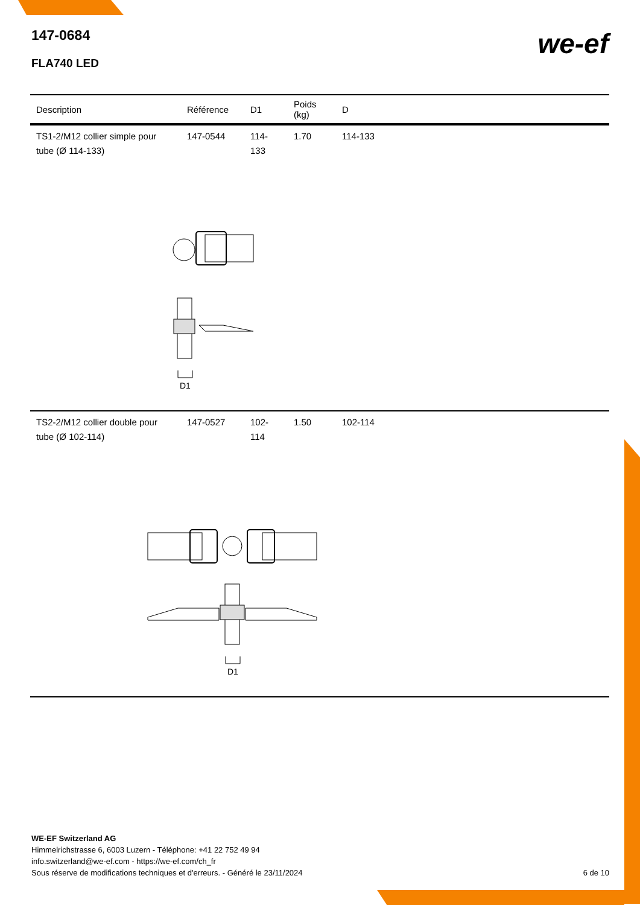147-0684
FLA740 LED
we-ef
| Description | Référence | D1 | Poids (kg) | D |
| --- | --- | --- | --- | --- |
| TS1-2/M12 collier simple pour tube (Ø 114-133) | 147-0544 | 114-133 | 1.70 | 114-133 |
| D1 | | | | |
| TS2-2/M12 collier double pour tube (Ø 102-114) | 147-0527 | 102-114 | 1.50 | 102-114 |
| D1 | | | | |
WE-EF Switzerland AG
Himmelrichstrasse 6, 6003 Luzern - Téléphone: +41 22 752 49 94
info.switzerland@we-ef.com - https://we-ef.com/ch_fr
Sous réserve de modifications techniques et d'erreurs. - Généré le 23/11/2024 6 de 10